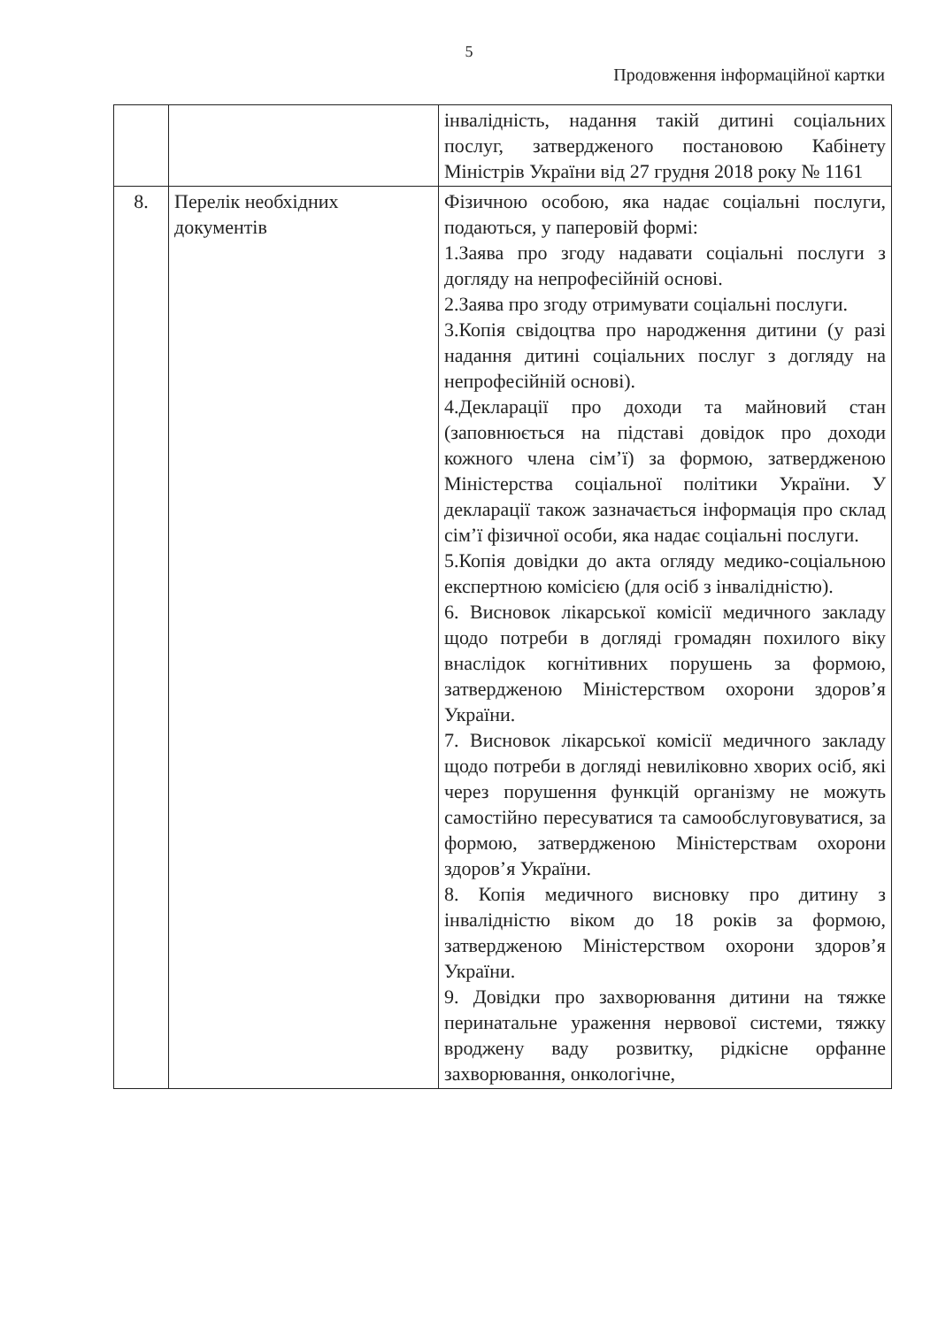5
Продовження інформаційної картки
| | | інвалідність, надання такій дитині соціальних послуг, затвердженого постановою Кабінету Міністрів України від 27 грудня 2018 року № 1161 |
| 8. | Перелік необхідних документів | Фізичною особою, яка надає соціальні послуги, подаються, у паперовій формі: 1.Заява про згоду надавати соціальні послуги з догляду на непрофесійній основі. 2.Заява про згоду отримувати соціальні послуги. 3.Копія свідоцтва про народження дитини (у разі надання дитині соціальних послуг з догляду на непрофесійній основі). 4.Декларації про доходи та майновий стан (заповнюється на підставі довідок про доходи кожного члена сім’ї) за формою, затвердженою Міністерства соціальної політики України. У декларації також зазначається інформація про склад сім’ї фізичної особи, яка надає соціальні послуги. 5.Копія довідки до акта огляду медико-соціальною експертною комісією (для осіб з інвалідністю). 6. Висновок лікарської комісії медичного закладу щодо потреби в догляді громадян похилого віку внаслідок когнітивних порушень за формою, затвердженою Міністерством охорони здоров’я України. 7. Висновок лікарської комісії медичного закладу щодо потреби в догляді невиліковно хворих осіб, які через порушення функцій організму не можуть самостійно пересуватися та самообслуговуватися, за формою, затвердженою Міністерствам охорони здоров’я України. 8. Копія медичного висновку про дитину з інвалідністю віком до 18 років за формою, затвердженою Міністерством охорони здоров’я України. 9. Довідки про захворювання дитини на тяжке перинатальне ураження нервової системи, тяжку вроджену ваду розвитку, рідкісне орфанне захворювання, онкологічне, |